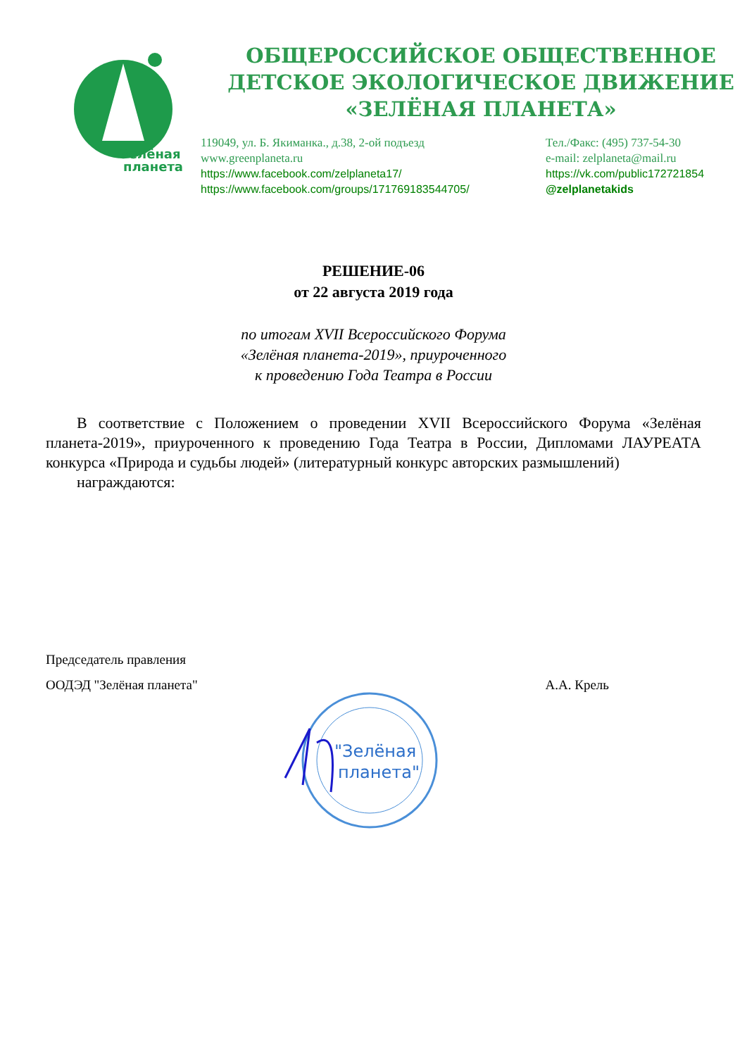Зелёная
планета
ОБЩЕРОССИЙСКОЕ ОБЩЕСТВЕННОЕ
ДЕТСКОЕ ЭКОЛОГИЧЕСКОЕ ДВИЖЕНИЕ
«ЗЕЛЁНАЯ ПЛАНЕТА»
119049, ул. Б. Якиманка., д.38, 2-ой подъезд
Тел./Факс: (495) 737-54-30
www.greenplaneta.ru
e-mail: zelplaneta@mail.ru
https://www.facebook.com/zelplaneta17/
https://vk.com/public172721854
https://www.facebook.com/groups/171769183544705/
@zelplanetakids
РЕШЕНИЕ-06
от 22 августа 2019 года
по итогам XVII Всероссийского Форума
«Зелёная планета-2019», приуроченного
к проведению Года Театра в России
  В соответствие с Положением о проведении XVII Всероссийского Форума «Зелёная планета-2019», приуроченного к проведению Года Театра в России, Дипломами ЛАУРЕАТА конкурса «Природа и судьбы людей» (литературный конкурс авторских размышлений)
  награждаются:
Председатель правления
ООДЭД "Зелёная планета" А.А. Крель
"Зелёная
планета"